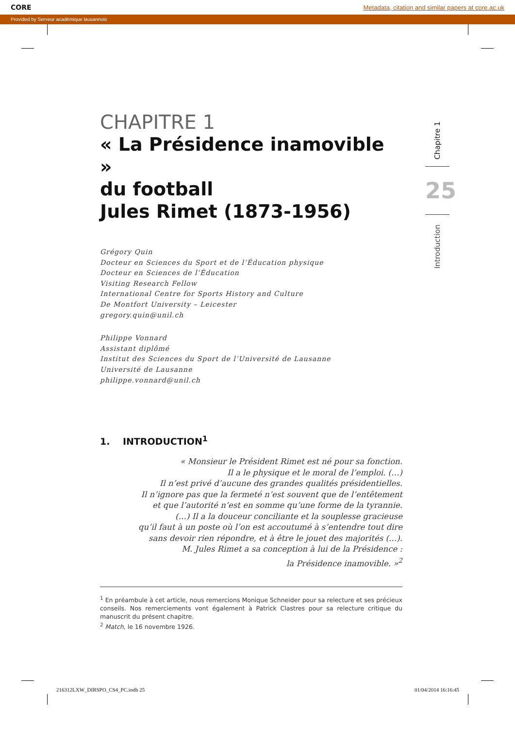CORE Metadata, citation and similar papers at core.ac.uk
Provided by Serveur académique lausannois
CHAPITRE 1
« La Présidence inamovible »
du football
Jules Rimet (1873-1956)
Grégory Quin
Docteur en Sciences du Sport et de l’Éducation physique
Docteur en Sciences de l’Éducation
Visiting Research Fellow
International Centre for Sports History and Culture
De Montfort University – Leicester
gregory.quin@unil.ch
Philippe Vonnard
Assistant diplômé
Institut des Sciences du Sport de l’Université de Lausanne
Université de Lausanne
philippe.vonnard@unil.ch
1. INTRODUCTION<sup>1</sup>
« Monsieur le Président Rimet est né pour sa fonction.
Il a le physique et le moral de l’emploi. (…)
Il n’est privé d’aucune des grandes qualités présidentielles.
Il n’ignore pas que la fermeté n’est souvent que de l’entêtement
et que l’autorité n’est en somme qu’une forme de la tyrannie.
(…) Il a la douceur conciliante et la souplesse gracieuse
qu’il faut à un poste où l’on est accoutumé à s’entendre tout dire
sans devoir rien répondre, et à être le jouet des majorités (…).
M. Jules Rimet a sa conception à lui de la Présidence :
la Présidence inamovible. »<sup>2</sup>
<sup>1</sup> En préambule à cet article, nous remercions Monique Schneider pour sa relecture et ses précieux conseils. Nos remerciements vont également à Patrick Clastres pour sa relecture critique du manuscrit du présent chapitre.
<sup>2</sup> Match, le 16 novembre 1926.
Chapitre 1
25
Introduction
216312LXW_DIRSPO_CS4_PC.indb 25 01/04/2014 16:16:45